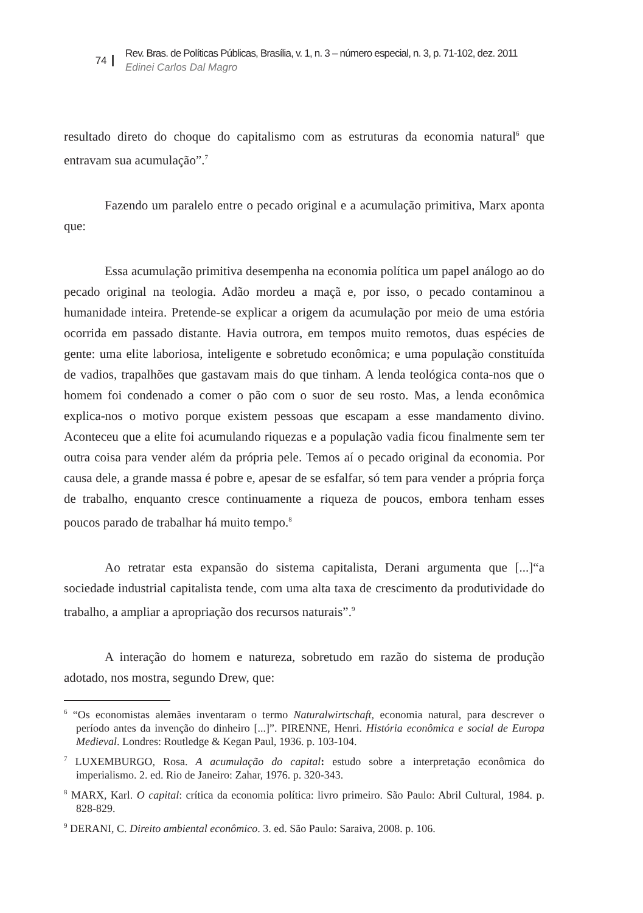74
Rev. Bras. de Políticas Públicas, Brasília, v. 1, n. 3 – número especial, n. 3, p. 71-102, dez. 2011
Edinei Carlos Dal Magro
resultado direto do choque do capitalismo com as estruturas da economia natural<sup>6</sup> que entravam sua acumulação”.<sup>7</sup>
Fazendo um paralelo entre o pecado original e a acumulação primitiva, Marx aponta que:
Essa acumulação primitiva desempenha na economia política um papel análogo ao do pecado original na teologia. Adão mordeu a maçã e, por isso, o pecado contaminou a humanidade inteira. Pretende-se explicar a origem da acumulação por meio de uma estória ocorrida em passado distante. Havia outrora, em tempos muito remotos, duas espécies de gente: uma elite laboriosa, inteligente e sobretudo econômica; e uma população constituída de vadios, trapalhões que gastavam mais do que tinham. A lenda teológica conta-nos que o homem foi condenado a comer o pão com o suor de seu rosto. Mas, a lenda econômica explica-nos o motivo porque existem pessoas que escapam a esse mandamento divino. Aconteceu que a elite foi acumulando riquezas e a população vadia ficou finalmente sem ter outra coisa para vender além da própria pele. Temos aí o pecado original da economia. Por causa dele, a grande massa é pobre e, apesar de se esfalfar, só tem para vender a própria força de trabalho, enquanto cresce continuamente a riqueza de poucos, embora tenham esses poucos parado de trabalhar há muito tempo.<sup>8</sup>
Ao retratar esta expansão do sistema capitalista, Derani argumenta que [...]“a sociedade industrial capitalista tende, com uma alta taxa de crescimento da produtividade do trabalho, a ampliar a apropriação dos recursos naturais”.<sup>9</sup>
A interação do homem e natureza, sobretudo em razão do sistema de produção adotado, nos mostra, segundo Drew, que:
<sup>6</sup> “Os economistas alemães inventaram o termo Naturalwirtschaft, economia natural, para descrever o período antes da invenção do dinheiro [...]”. PIRENNE, Henri. História econômica e social de Europa Medieval. Londres: Routledge & Kegan Paul, 1936. p. 103-104.
<sup>7</sup> LUXEMBURGO, Rosa. A acumulação do capital: estudo sobre a interpretação econômica do imperialismo. 2. ed. Rio de Janeiro: Zahar, 1976. p. 320-343.
<sup>8</sup> MARX, Karl. O capital: crítica da economia política: livro primeiro. São Paulo: Abril Cultural, 1984. p. 828-829.
<sup>9</sup> DERANI, C. Direito ambiental econômico. 3. ed. São Paulo: Saraiva, 2008. p. 106.